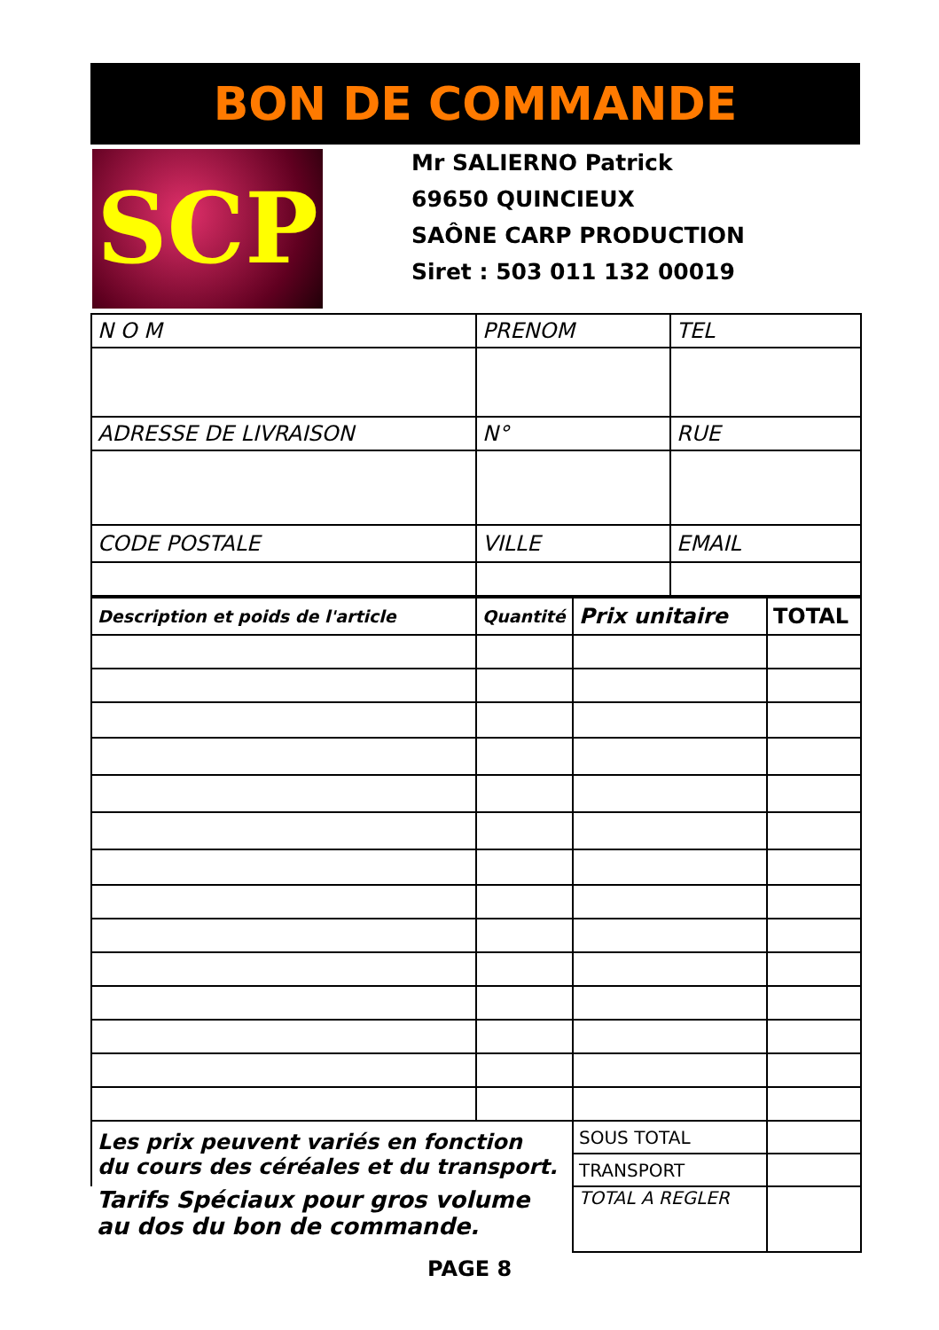BON DE COMMANDE
SCP
Mr SALIERNO Patrick
69650 QUINCIEUX
SAÔNE CARP PRODUCTION
Siret : 503 011 132 00019
| N O M | PRENOM | TEL |
| --- | --- | --- |
| ADRESSE DE LIVRAISON | N° | RUE |
| CODE POSTALE | VILLE | EMAIL |
| Description et poids de l'article | Quantité | Prix unitaire | TOTAL |
| --- | --- | --- | --- |
| Les prix peuvent variés en fonction du cours des céréales et du transport. | | SOUS TOTAL | |
| | | TRANSPORT | |
| Tarifs Spéciaux pour gros volume au dos du bon de commande. | | TOTAL A REGLER | |
PAGE 8